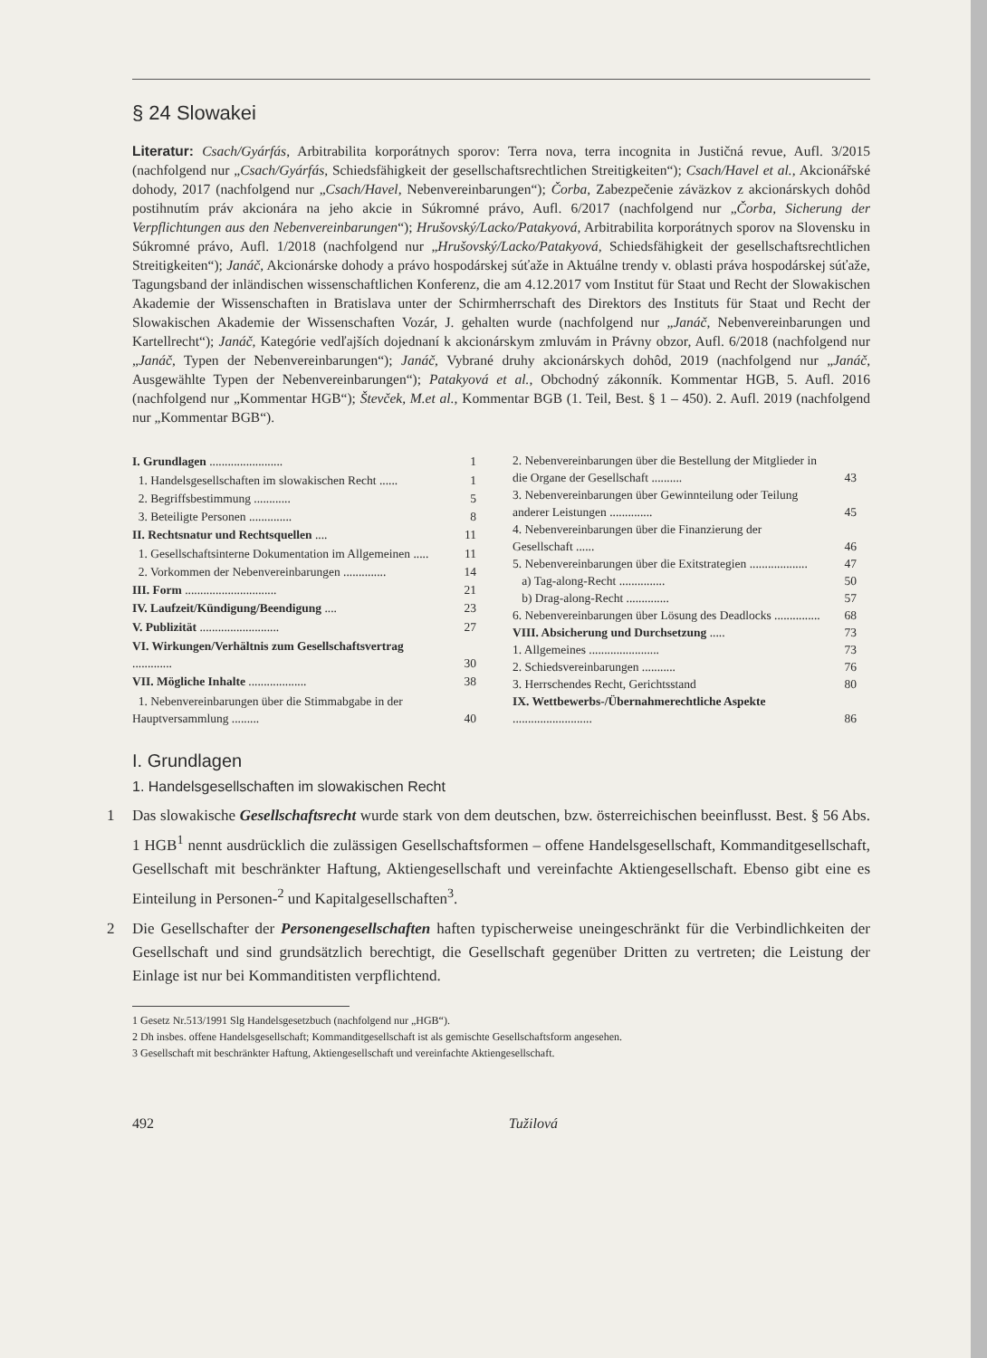§ 24 Slowakei
Literatur: Csach/Gyárfás, Arbitrabilita korporátnych sporov: Terra nova, terra incognita in Justičná revue, Aufl. 3/2015 (nachfolgend nur „Csach/Gyárfás, Schiedsfähigkeit der gesellschaftsrechtlichen Streitigkeiten“); Csach/Havel et al., Akcionářské dohody, 2017 (nachfolgend nur „Csach/Havel, Nebenvereinbarungen“); Čorba, Zabezpečenie záväzkov z akcionárskych dohôd postihnutím práv akcionára na jeho akcie in Súkromné právo, Aufl. 6/2017 (nachfolgend nur „Čorba, Sicherung der Verpflichtungen aus den Nebenvereinbarungen“); Hrušovský/Lacko/Patakyová, Arbitrabilita korporátnych sporov na Slovensku in Súkromné právo, Aufl. 1/2018 (nachfolgend nur „Hrušovský/Lacko/Patakyová, Schiedsfähigkeit der gesellschaftsrechtlichen Streitigkeiten“); Janáč, Akcionárske dohody a právo hospodárskej súťaže in Aktuálne trendy v. oblasti práva hospodárskej súťaže, Tagungsband der inländischen wissenschaftlichen Konferenz, die am 4.12.2017 vom Institut für Staat und Recht der Slowakischen Akademie der Wissenschaften in Bratislava unter der Schirmherrschaft des Direktors des Instituts für Staat und Recht der Slowakischen Akademie der Wissenschaften Vozár, J. gehalten wurde (nachfolgend nur „Janáč, Nebenvereinbarungen und Kartellrecht“); Janáč, Kategórie vedľajších dojednaní k akcionárskym zmluvám in Právny obzor, Aufl. 6/2018 (nachfolgend nur „Janáč, Typen der Nebenvereinbarungen“); Janáč, Vybrané druhy akcionárskych dohôd, 2019 (nachfolgend nur „Janáč, Ausgewählte Typen der Nebenvereinbarungen“); Patakyová et al., Obchodný zákonník. Kommentar HGB, 5. Aufl. 2016 (nachfolgend nur „Kommentar HGB“); Števček, M.et al., Kommentar BGB (1. Teil, Best. § 1 – 450). 2. Aufl. 2019 (nachfolgend nur „Kommentar BGB“).
| I. Grundlagen ........................ | 1 |
| 1. Handelsgesellschaften im slowakischen Recht ...... | 1 |
| 2. Begriffsbestimmung ............ | 5 |
| 3. Beteiligte Personen .............. | 8 |
| II. Rechtsnatur und Rechtsquellen .... | 11 |
| 1. Gesellschaftsinterne Dokumentation im Allgemeinen ..... | 11 |
| 2. Vorkommen der Nebenvereinbarungen .............. | 14 |
| III. Form .............................. | 21 |
| IV. Laufzeit/Kündigung/Beendigung .... | 23 |
| V. Publizität .......................... | 27 |
| VI. Wirkungen/Verhältnis zum Gesellschaftsvertrag ............. | 30 |
| VII. Mögliche Inhalte ................... | 38 |
| 1. Nebenvereinbarungen über die Stimmabgabe in der Hauptversammlung ......... | 40 |
| 2. Nebenvereinbarungen über die Bestellung der Mitglieder in die Organe der Gesellschaft .......... | 43 |
| 3. Nebenvereinbarungen über Gewinnteilung oder Teilung anderer Leistungen .............. | 45 |
| 4. Nebenvereinbarungen über die Finanzierung der Gesellschaft ...... | 46 |
| 5. Nebenvereinbarungen über die Exitstrategien ................... | 47 |
| a) Tag-along-Recht ............... | 50 |
| b) Drag-along-Recht .............. | 57 |
| 6. Nebenvereinbarungen über Lösung des Deadlocks ............... | 68 |
| VIII. Absicherung und Durchsetzung ..... | 73 |
| 1. Allgemeines ....................... | 73 |
| 2. Schiedsvereinbarungen ........... | 76 |
| 3. Herrschendes Recht, Gerichtsstand | 80 |
| IX. Wettbewerbs-/Übernahmerechtliche Aspekte .......................... | 86 |
I. Grundlagen
1. Handelsgesellschaften im slowakischen Recht
1 Das slowakische Gesellschaftsrecht wurde stark von dem deutschen, bzw. österreichischen beeinflusst. Best. § 56 Abs. 1 HGB<sup>1</sup> nennt ausdrücklich die zulässigen Gesellschaftsformen – offene Handelsgesellschaft, Kommanditgesellschaft, Gesellschaft mit beschränkter Haftung, Aktiengesellschaft und vereinfachte Aktiengesellschaft. Ebenso gibt eine es Einteilung in Personen-<sup>2</sup> und Kapitalgesellschaften<sup>3</sup>.
2 Die Gesellschafter der Personengesellschaften haften typischerweise uneingeschränkt für die Verbindlichkeiten der Gesellschaft und sind grundsätzlich berechtigt, die Gesellschaft gegenüber Dritten zu vertreten; die Leistung der Einlage ist nur bei Kommanditisten verpflichtend.
1 Gesetz Nr.513/1991 Slg Handelsgesetzbuch (nachfolgend nur „HGB“).
2 Dh insbes. offene Handelsgesellschaft; Kommanditgesellschaft ist als gemischte Gesellschaftsform angesehen.
3 Gesellschaft mit beschränkter Haftung, Aktiengesellschaft und vereinfachte Aktiengesellschaft.
492 Tužilová